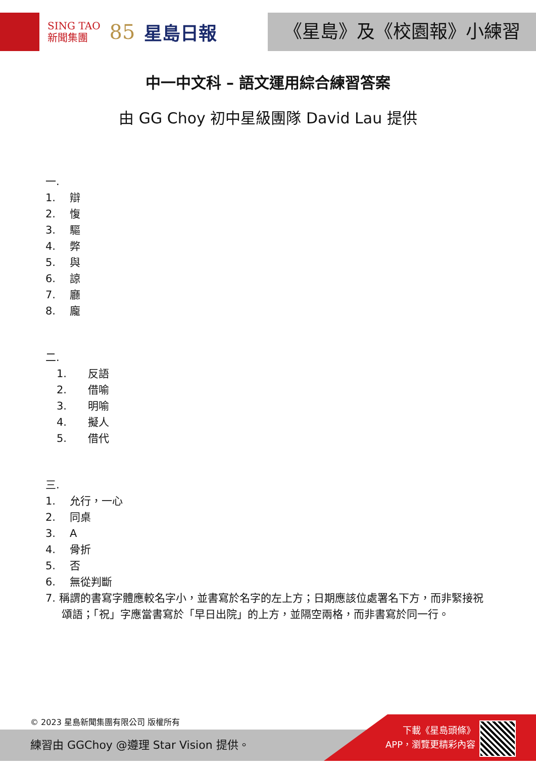SING TAO
新聞集團
85 星島日報
《星島》及《校園報》小練習
中一中文科 – 語文運用綜合練習答案
由 GG Choy 初中星級團隊 David Lau 提供
一.
1. 辯
2. 愎
3. 驅
4. 弊
5. 與
6. 諒
7. 廳
8. 龐
二.
1. 反語
2. 借喻
3. 明喻
4. 擬人
5. 借代
三.
1. 允行，一心
2. 同桌
3. A
4. 骨折
5. 否
6. 無從判斷
7. 稱謂的書寫字體應較名字小，並書寫於名字的左上方；日期應該位處署名下方，而非緊接祝頌語；「祝」字應當書寫於「早日出院」的上方，並隔空兩格，而非書寫於同一行。
© 2023 星島新聞集團有限公司 版權所有
練習由 GGChoy @遵理 Star Vision 提供。
下載《星島頭條》
APP，瀏覽更精彩內容